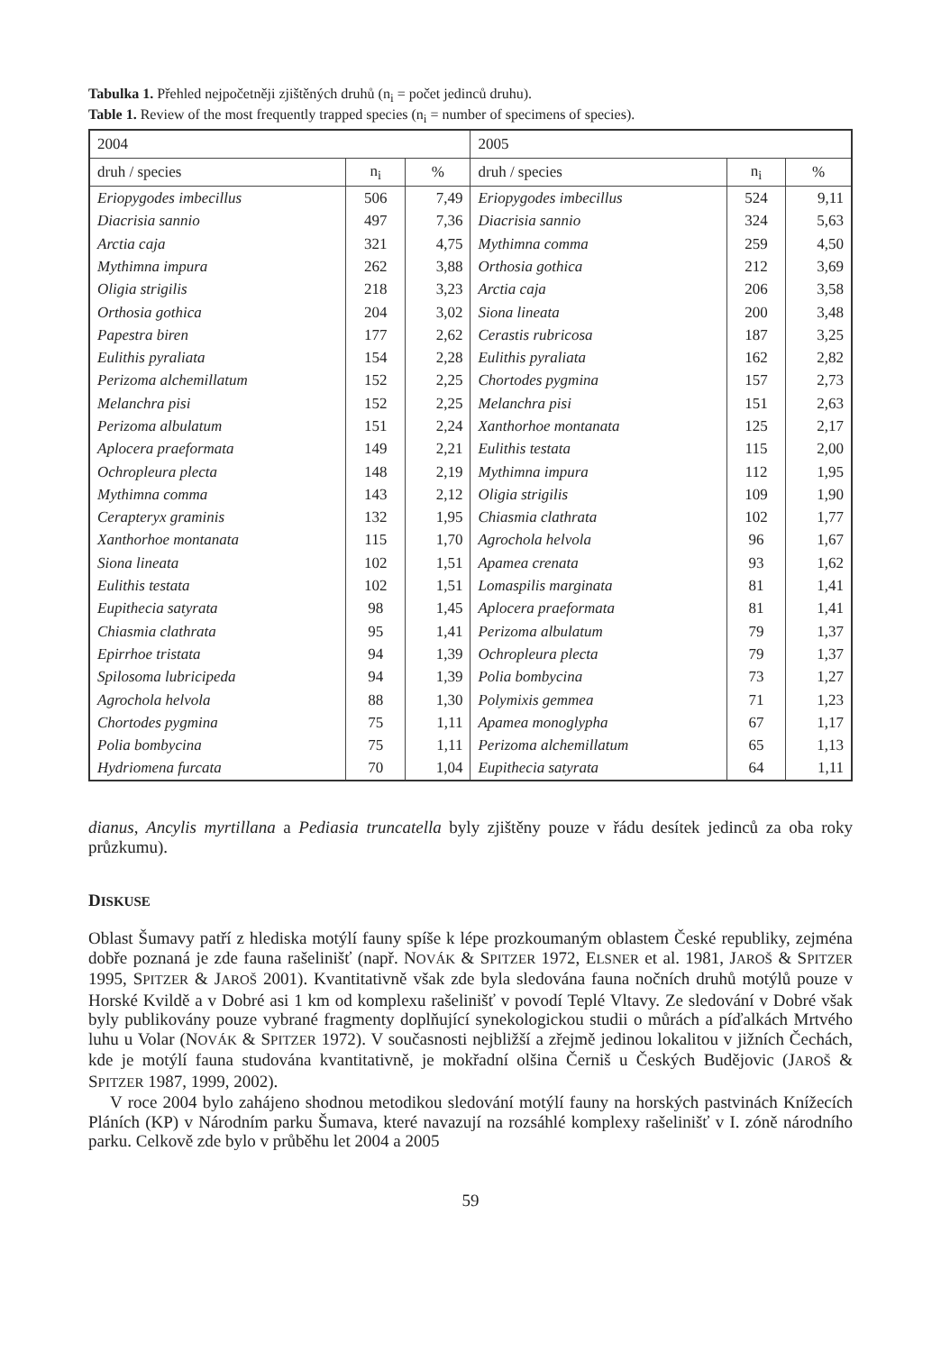Tabulka 1. Přehled nejpočetněji zjištěných druhů (n<sub>i</sub> = počet jedinců druhu).
Table 1. Review of the most frequently trapped species (n<sub>i</sub> = number of specimens of species).
| 2004 | | | 2005 | | |
| druh / species | n<sub>i</sub> | % | druh / species | n<sub>i</sub> | % |
| Eriopygodes imbecillus | 506 | 7,49 | Eriopygodes imbecillus | 524 | 9,11 |
| Diacrisia sannio | 497 | 7,36 | Diacrisia sannio | 324 | 5,63 |
| Arctia caja | 321 | 4,75 | Mythimna comma | 259 | 4,50 |
| Mythimna impura | 262 | 3,88 | Orthosia gothica | 212 | 3,69 |
| Oligia strigilis | 218 | 3,23 | Arctia caja | 206 | 3,58 |
| Orthosia gothica | 204 | 3,02 | Siona lineata | 200 | 3,48 |
| Papestra biren | 177 | 2,62 | Cerastis rubricosa | 187 | 3,25 |
| Eulithis pyraliata | 154 | 2,28 | Eulithis pyraliata | 162 | 2,82 |
| Perizoma alchemillatum | 152 | 2,25 | Chortodes pygmina | 157 | 2,73 |
| Melanchra pisi | 152 | 2,25 | Melanchra pisi | 151 | 2,63 |
| Perizoma albulatum | 151 | 2,24 | Xanthorhoe montanata | 125 | 2,17 |
| Aplocera praeformata | 149 | 2,21 | Eulithis testata | 115 | 2,00 |
| Ochropleura plecta | 148 | 2,19 | Mythimna impura | 112 | 1,95 |
| Mythimna comma | 143 | 2,12 | Oligia strigilis | 109 | 1,90 |
| Cerapteryx graminis | 132 | 1,95 | Chiasmia clathrata | 102 | 1,77 |
| Xanthorhoe montanata | 115 | 1,70 | Agrochola helvola | 96 | 1,67 |
| Siona lineata | 102 | 1,51 | Apamea crenata | 93 | 1,62 |
| Eulithis testata | 102 | 1,51 | Lomaspilis marginata | 81 | 1,41 |
| Eupithecia satyrata | 98 | 1,45 | Aplocera praeformata | 81 | 1,41 |
| Chiasmia clathrata | 95 | 1,41 | Perizoma albulatum | 79 | 1,37 |
| Epirrhoe tristata | 94 | 1,39 | Ochropleura plecta | 79 | 1,37 |
| Spilosoma lubricipeda | 94 | 1,39 | Polia bombycina | 73 | 1,27 |
| Agrochola helvola | 88 | 1,30 | Polymixis gemmea | 71 | 1,23 |
| Chortodes pygmina | 75 | 1,11 | Apamea monoglypha | 67 | 1,17 |
| Polia bombycina | 75 | 1,11 | Perizoma alchemillatum | 65 | 1,13 |
| Hydriomena furcata | 70 | 1,04 | Eupithecia satyrata | 64 | 1,11 |
dianus, Ancylis myrtillana a Pediasia truncatella byly zjištěny pouze v řádu desítek jedinců za oba roky průzkumu).
DISKUSE
Oblast Šumavy patří z hlediska motýlí fauny spíše k lépe prozkoumaným oblastem České republiky, zejména dobře poznaná je zde fauna rašelinišť (např. NOVÁK & SPITZER 1972, ELSNER et al. 1981, JAROŠ & SPITZER 1995, SPITZER & JAROŠ 2001). Kvantitativně však zde byla sledována fauna nočních druhů motýlů pouze v Horské Kvildě a v Dobré asi 1 km od komplexu rašelinišť v povodí Teplé Vltavy. Ze sledování v Dobré však byly publikovány pouze vybrané fragmenty doplňující synekologickou studii o můrách a píďalkách Mrtvého luhu u Volar (NOVÁK & SPITZER 1972). V současnosti nejbližší a zřejmě jedinou lokalitou v jižních Čechách, kde je motýlí fauna studována kvantitativně, je mokřadní olšina Černiš u Českých Budějovic (JAROŠ & SPITZER 1987, 1999, 2002).
V roce 2004 bylo zahájeno shodnou metodikou sledování motýlí fauny na horských pastvinách Knížecích Pláních (KP) v Národním parku Šumava, které navazují na rozsáhlé komplexy rašelinišť v I. zóně národního parku. Celkově zde bylo v průběhu let 2004 a 2005
59